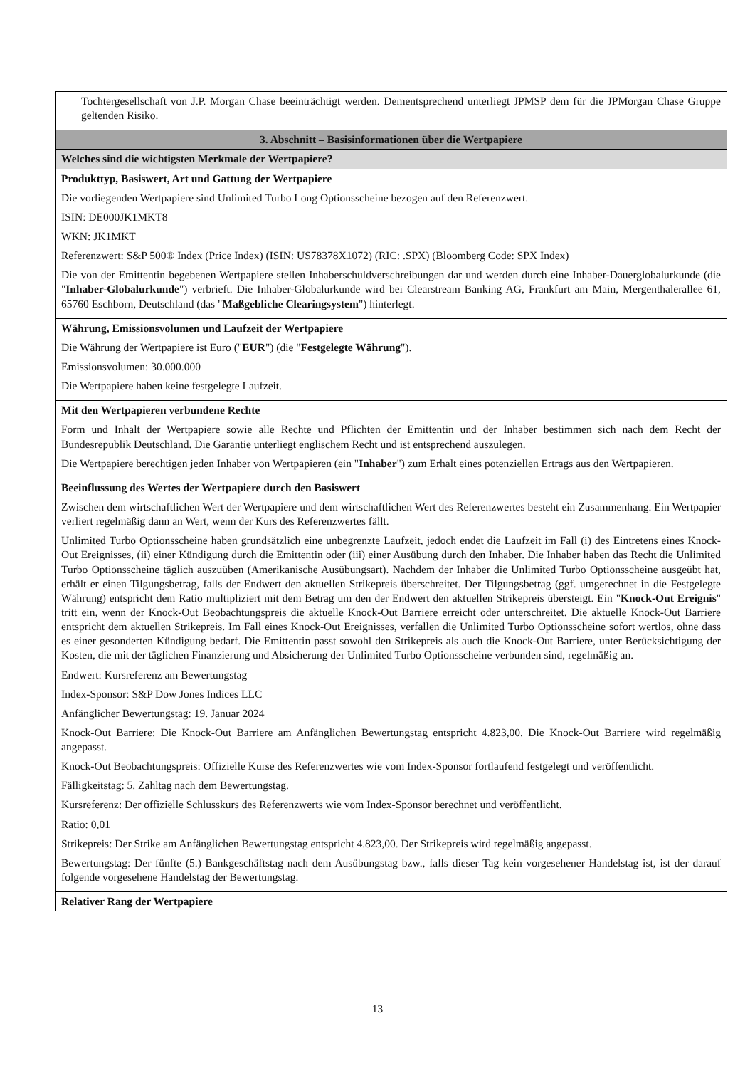| Tochtergesellschaft von J.P. Morgan Chase beeinträchtigt werden. Dementsprechend unterliegt JPMSP dem für die JPMorgan Chase Gruppe geltenden Risiko. |
| 3. Abschnitt – Basisinformationen über die Wertpapiere |
| Welches sind die wichtigsten Merkmale der Wertpapiere? |
| Produkttyp, Basiswert, Art und Gattung der Wertpapiere Die vorliegenden Wertpapiere sind Unlimited Turbo Long Optionsscheine bezogen auf den Referenzwert. ISIN: DE000JK1MKT8 WKN: JK1MKT Referenzwert: S&P 500® Index (Price Index) (ISIN: US78378X1072) (RIC: .SPX) (Bloomberg Code: SPX Index) Die von der Emittentin begebenen Wertpapiere stellen Inhaberschuldverschreibungen dar und werden durch eine Inhaber-Dauerglobalurkunde (die " Inhaber-Globalurkunde ") verbrieft. Die Inhaber-Globalurkunde wird bei Clearstream Banking AG, Frankfurt am Main, Mergenthalerallee 61, 65760 Eschborn, Deutschland (das " Maßgebliche Clearingsystem ") hinterlegt. |
| Währung, Emissionsvolumen und Laufzeit der Wertpapiere Die Währung der Wertpapiere ist Euro (" EUR ") (die " Festgelegte Währung "). Emissionsvolumen: 30.000.000 Die Wertpapiere haben keine festgelegte Laufzeit. |
| Mit den Wertpapieren verbundene Rechte Form und Inhalt der Wertpapiere sowie alle Rechte und Pflichten der Emittentin und der Inhaber bestimmen sich nach dem Recht der Bundesrepublik Deutschland. Die Garantie unterliegt englischem Recht und ist entsprechend auszulegen. Die Wertpapiere berechtigen jeden Inhaber von Wertpapieren (ein " Inhaber ") zum Erhalt eines potenziellen Ertrags aus den Wertpapieren. |
| Beeinflussung des Wertes der Wertpapiere durch den Basiswert Zwischen dem wirtschaftlichen Wert der Wertpapiere und dem wirtschaftlichen Wert des Referenzwertes besteht ein Zusammenhang. Ein Wertpapier verliert regelmäßig dann an Wert, wenn der Kurs des Referenzwertes fällt. Unlimited Turbo Optionsscheine haben grundsätzlich eine unbegrenzte Laufzeit, jedoch endet die Laufzeit im Fall (i) des Eintretens eines Knock-Out Ereignisses, (ii) einer Kündigung durch die Emittentin oder (iii) einer Ausübung durch den Inhaber. Die Inhaber haben das Recht die Unlimited Turbo Optionsscheine täglich auszuüben (Amerikanische Ausübungsart). Nachdem der Inhaber die Unlimited Turbo Optionsscheine ausgeübt hat, erhält er einen Tilgungsbetrag, falls der Endwert den aktuellen Strikepreis überschreitet. Der Tilgungsbetrag (ggf. umgerechnet in die Festgelegte Währung) entspricht dem Ratio multipliziert mit dem Betrag um den der Endwert den aktuellen Strikepreis übersteigt. Ein " Knock-Out Ereignis " tritt ein, wenn der Knock-Out Beobachtungspreis die aktuelle Knock-Out Barriere erreicht oder unterschreitet. Die aktuelle Knock-Out Barriere entspricht dem aktuellen Strikepreis. Im Fall eines Knock-Out Ereignisses, verfallen die Unlimited Turbo Optionsscheine sofort wertlos, ohne dass es einer gesonderten Kündigung bedarf. Die Emittentin passt sowohl den Strikepreis als auch die Knock-Out Barriere, unter Berücksichtigung der Kosten, die mit der täglichen Finanzierung und Absicherung der Unlimited Turbo Optionsscheine verbunden sind, regelmäßig an. Endwert: Kursreferenz am Bewertungstag Index-Sponsor: S&P Dow Jones Indices LLC Anfänglicher Bewertungstag: 19. Januar 2024 Knock-Out Barriere: Die Knock-Out Barriere am Anfänglichen Bewertungstag entspricht 4.823,00. Die Knock-Out Barriere wird regelmäßig angepasst. Knock-Out Beobachtungspreis: Offizielle Kurse des Referenzwertes wie vom Index-Sponsor fortlaufend festgelegt und veröffentlicht. Fälligkeitstag: 5. Zahltag nach dem Bewertungstag. Kursreferenz: Der offizielle Schlusskurs des Referenzwerts wie vom Index-Sponsor berechnet und veröffentlicht. Ratio: 0,01 Strikepreis: Der Strike am Anfänglichen Bewertungstag entspricht 4.823,00. Der Strikepreis wird regelmäßig angepasst. Bewertungstag: Der fünfte (5.) Bankgeschäftstag nach dem Ausübungstag bzw., falls dieser Tag kein vorgesehener Handelstag ist, ist der darauf folgende vorgesehene Handelstag der Bewertungstag. |
| Relativer Rang der Wertpapiere |
13